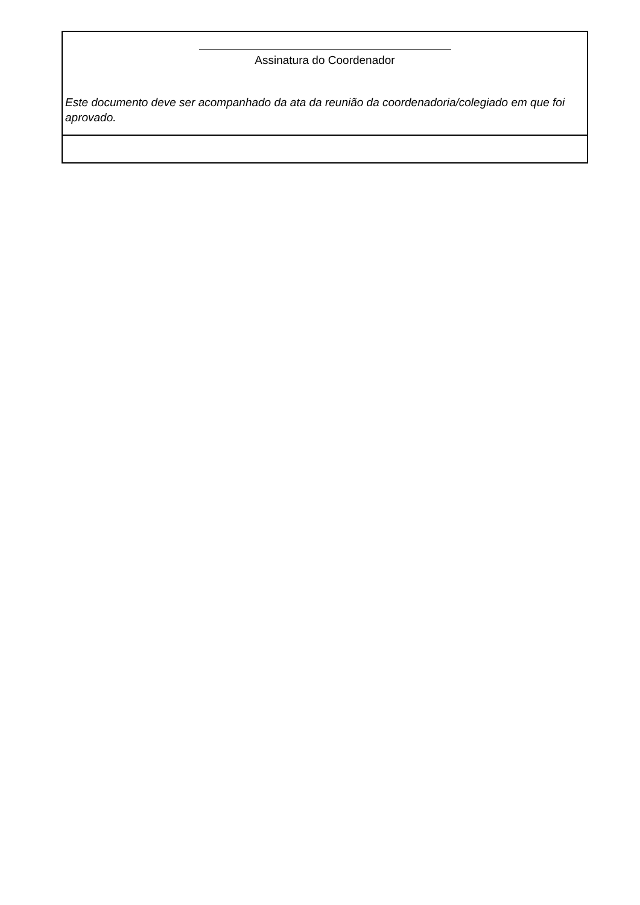| Assinatura do Coordenador Este documento deve ser acompanhado da ata da reunião da coordenadoria/colegiado em que foi aprovado. |